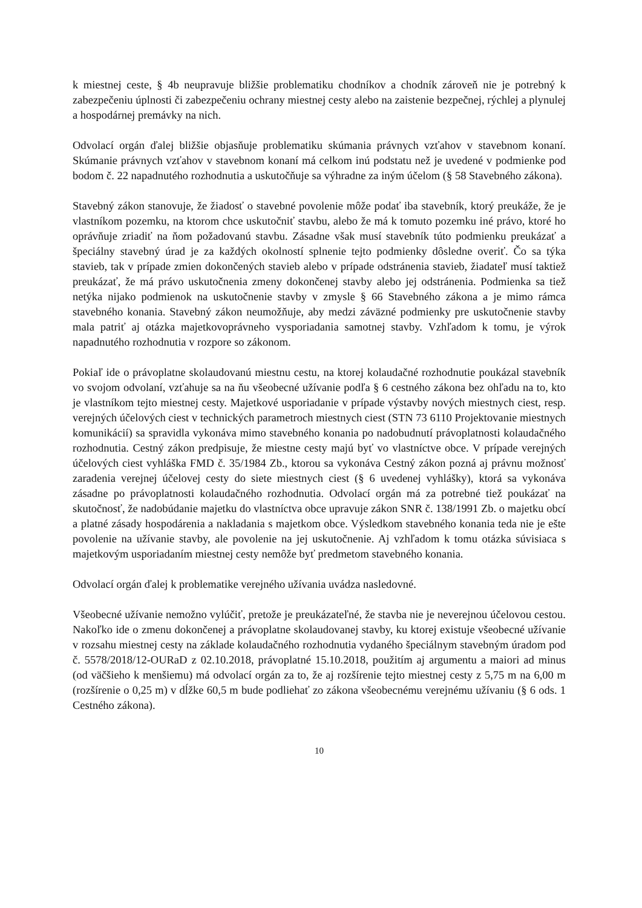k miestnej ceste, § 4b neupravuje bližšie problematiku chodníkov a chodník zároveň nie je potrebný k zabezpečeniu úplnosti či zabezpečeniu ochrany miestnej cesty alebo na zaistenie bezpečnej, rýchlej a plynulej a hospodárnej premávky na nich.
Odvolací orgán ďalej bližšie objasňuje problematiku skúmania právnych vzťahov v stavebnom konaní. Skúmanie právnych vzťahov v stavebnom konaní má celkom inú podstatu než je uvedené v podmienke pod bodom č. 22 napadnutého rozhodnutia a uskutočňuje sa výhradne za iným účelom (§ 58 Stavebného zákona).
Stavebný zákon stanovuje, že žiadosť o stavebné povolenie môže podať iba stavebník, ktorý preukáže, že je vlastníkom pozemku, na ktorom chce uskutočniť stavbu, alebo že má k tomuto pozemku iné právo, ktoré ho oprávňuje zriadiť na ňom požadovanú stavbu. Zásadne však musí stavebník túto podmienku preukázať a špeciálny stavebný úrad je za každých okolností splnenie tejto podmienky dôsledne overiť. Čo sa týka stavieb, tak v prípade zmien dokončených stavieb alebo v prípade odstránenia stavieb, žiadateľ musí taktiež preukázať, že má právo uskutočnenia zmeny dokončenej stavby alebo jej odstránenia. Podmienka sa tiež netýka nijako podmienok na uskutočnenie stavby v zmysle § 66 Stavebného zákona a je mimo rámca stavebného konania. Stavebný zákon neumožňuje, aby medzi záväzné podmienky pre uskutočnenie stavby mala patriť aj otázka majetkovoprávneho vysporiadania samotnej stavby. Vzhľadom k tomu, je výrok napadnutého rozhodnutia v rozpore so zákonom.
Pokiaľ ide o právoplatne skolaudovanú miestnu cestu, na ktorej kolaudačné rozhodnutie poukázal stavebník vo svojom odvolaní, vzťahuje sa na ňu všeobecné užívanie podľa § 6 cestného zákona bez ohľadu na to, kto je vlastníkom tejto miestnej cesty. Majetkové usporiadanie v prípade výstavby nových miestnych ciest, resp. verejných účelových ciest v technických parametroch miestnych ciest (STN 73 6110 Projektovanie miestnych komunikácií) sa spravidla vykonáva mimo stavebného konania po nadobudnutí právoplatnosti kolaudačného rozhodnutia. Cestný zákon predpisuje, že miestne cesty majú byť vo vlastníctve obce. V prípade verejných účelových ciest vyhláška FMD č. 35/1984 Zb., ktorou sa vykonáva Cestný zákon pozná aj právnu možnosť zaradenia verejnej účelovej cesty do siete miestnych ciest (§ 6 uvedenej vyhlášky), ktorá sa vykonáva zásadne po právoplatnosti kolaudačného rozhodnutia. Odvolací orgán má za potrebné tiež poukázať na skutočnosť, že nadobúdanie majetku do vlastníctva obce upravuje zákon SNR č. 138/1991 Zb. o majetku obcí a platné zásady hospodárenia a nakladania s majetkom obce. Výsledkom stavebného konania teda nie je ešte povolenie na užívanie stavby, ale povolenie na jej uskutočnenie. Aj vzhľadom k tomu otázka súvisiaca s majetkovým usporiadaním miestnej cesty nemôže byť predmetom stavebného konania.
Odvolací orgán ďalej k problematike verejného užívania uvádza nasledovné.
Všeobecné užívanie nemožno vylúčiť, pretože je preukázateľné, že stavba nie je neverejnou účelovou cestou. Nakoľko ide o zmenu dokončenej a právoplatne skolaudovanej stavby, ku ktorej existuje všeobecné užívanie v rozsahu miestnej cesty na základe kolaudačného rozhodnutia vydaného špeciálnym stavebným úradom pod č. 5578/2018/12-OURaD z 02.10.2018, právoplatné 15.10.2018, použitím aj argumentu a maiori ad minus (od väčšieho k menšiemu) má odvolací orgán za to, že aj rozšírenie tejto miestnej cesty z 5,75 m na 6,00 m (rozšírenie o 0,25 m) v dĺžke 60,5 m bude podliehať zo zákona všeobecnému verejnému užívaniu (§ 6 ods. 1 Cestného zákona).
10